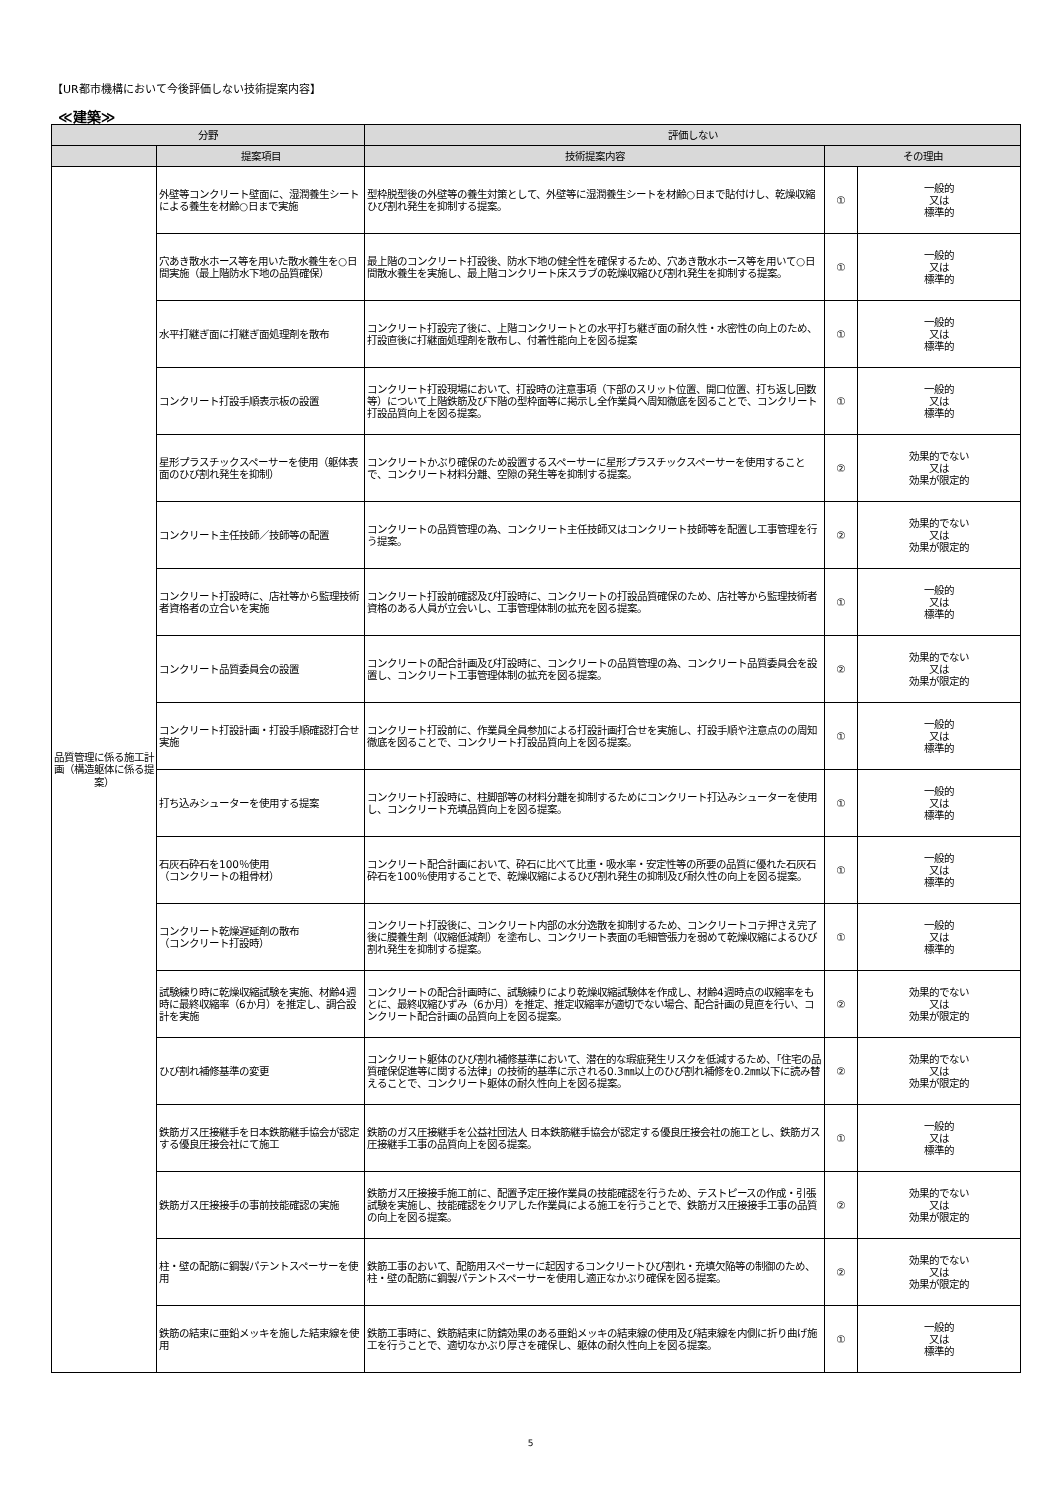【UR都市機構において今後評価しない技術提案内容】
≪建築≫
| 分野 | | 評価しない | | |
| --- | --- | --- | --- | --- |
| | 提案項目 | 技術提案内容 | その理由 | |
| 品質管理に係る施工計画（構造躯体に係る提案） | 外壁等コンクリート壁面に、湿潤養生シートによる養生を材齢○日まで実施 | 型枠脱型後の外壁等の養生対策として、外壁等に湿潤養生シートを材齢○日まで貼付けし、乾燥収縮ひび割れ発生を抑制する提案。 | ① | 一般的 又は 標準的 |
| | 穴あき散水ホース等を用いた散水養生を○日間実施（最上階防水下地の品質確保） | 最上階のコンクリート打設後、防水下地の健全性を確保するため、穴あき散水ホース等を用いて○日間散水養生を実施し、最上階コンクリート床スラブの乾燥収縮ひび割れ発生を抑制する提案。 | ① | 一般的 又は 標準的 |
| | 水平打継ぎ面に打継ぎ面処理剤を散布 | コンクリート打設完了後に、上階コンクリートとの水平打ち継ぎ面の耐久性・水密性の向上のため、打設直後に打継面処理剤を散布し、付着性能向上を図る提案 | ① | 一般的 又は 標準的 |
| | コンクリート打設手順表示板の設置 | コンクリート打設現場において、打設時の注意事項（下部のスリット位置、開口位置、打ち返し回数等）について上階鉄筋及び下階の型枠面等に掲示し全作業員へ周知徹底を図ることで、コンクリート打設品質向上を図る提案。 | ① | 一般的 又は 標準的 |
| | 星形プラスチックスペーサーを使用（躯体表面のひび割れ発生を抑制） | コンクリートかぶり確保のため設置するスペーサーに星形プラスチックスペーサーを使用することで、コンクリート材料分離、空隙の発生等を抑制する提案。 | ② | 効果的でない 又は 効果が限定的 |
| | コンクリート主任技師／技師等の配置 | コンクリートの品質管理の為、コンクリート主任技師又はコンクリート技師等を配置し工事管理を行う提案。 | ② | 効果的でない 又は 効果が限定的 |
| | コンクリート打設時に、店社等から監理技術者資格者の立合いを実施 | コンクリート打設前確認及び打設時に、コンクリートの打設品質確保のため、店社等から監理技術者資格のある人員が立会いし、工事管理体制の拡充を図る提案。 | ① | 一般的 又は 標準的 |
| | コンクリート品質委員会の設置 | コンクリートの配合計画及び打設時に、コンクリートの品質管理の為、コンクリート品質委員会を設置し、コンクリート工事管理体制の拡充を図る提案。 | ② | 効果的でない 又は 効果が限定的 |
| | コンクリート打設計画・打設手順確認打合せ実施 | コンクリート打設前に、作業員全員参加による打設計画打合せを実施し、打設手順や注意点のの周知徹底を図ることで、コンクリート打設品質向上を図る提案。 | ① | 一般的 又は 標準的 |
| | 打ち込みシューターを使用する提案 | コンクリート打設時に、柱脚部等の材料分離を抑制するためにコンクリート打込みシューターを使用し、コンクリート充填品質向上を図る提案。 | ① | 一般的 又は 標準的 |
| | 石灰石砕石を100％使用 （コンクリートの粗骨材） | コンクリート配合計画において、砕石に比べて比重・吸水率・安定性等の所要の品質に優れた石灰石砕石を100％使用することで、乾燥収縮によるひび割れ発生の抑制及び耐久性の向上を図る提案。 | ① | 一般的 又は 標準的 |
| | コンクリート乾燥遅延剤の散布 （コンクリート打設時） | コンクリート打設後に、コンクリート内部の水分逸散を抑制するため、コンクリートコテ押さえ完了後に膜養生剤（収縮低減剤）を塗布し、コンクリート表面の毛細管張力を弱めて乾燥収縮によるひび割れ発生を抑制する提案。 | ① | 一般的 又は 標準的 |
| | 試験練り時に乾燥収縮試験を実施、材齢4週時に最終収縮率（6か月）を推定し、調合設計を実施 | コンクリートの配合計画時に、試験練りにより乾燥収縮試験体を作成し、材齢4週時点の収縮率をもとに、最終収縮ひずみ（6か月）を推定、推定収縮率が適切でない場合、配合計画の見直を行い、コンクリート配合計画の品質向上を図る提案。 | ② | 効果的でない 又は 効果が限定的 |
| | ひび割れ補修基準の変更 | コンクリート躯体のひび割れ補修基準において、潜在的な瑕疵発生リスクを低減するため、「住宅の品質確保促進等に関する法律」の技術的基準に示される0.3㎜以上のひび割れ補修を0.2㎜以下に読み替えることで、コンクリート躯体の耐久性向上を図る提案。 | ② | 効果的でない 又は 効果が限定的 |
| | 鉄筋ガス圧接継手を日本鉄筋継手協会が認定する優良圧接会社にて施工 | 鉄筋のガス圧接継手を公益社団法人 日本鉄筋継手協会が認定する優良圧接会社の施工とし、鉄筋ガス圧接継手工事の品質向上を図る提案。 | ① | 一般的 又は 標準的 |
| | 鉄筋ガス圧接接手の事前技能確認の実施 | 鉄筋ガス圧接接手施工前に、配置予定圧接作業員の技能確認を行うため、テストピースの作成・引張試験を実施し、技能確認をクリアした作業員による施工を行うことで、鉄筋ガス圧接接手工事の品質の向上を図る提案。 | ② | 効果的でない 又は 効果が限定的 |
| | 柱・壁の配筋に鋼製パテントスペーサーを使用 | 鉄筋工事のおいて、配筋用スペーサーに起因するコンクリートひび割れ・充填欠陥等の制御のため、柱・壁の配筋に鋼製パテントスペーサーを使用し適正なかぶり確保を図る提案。 | ② | 効果的でない 又は 効果が限定的 |
| | 鉄筋の結束に亜鉛メッキを施した結束線を使用 | 鉄筋工事時に、鉄筋結束に防錆効果のある亜鉛メッキの結束線の使用及び結束線を内側に折り曲げ施工を行うことで、適切なかぶり厚さを確保し、躯体の耐久性向上を図る提案。 | ① | 一般的 又は 標準的 |
5